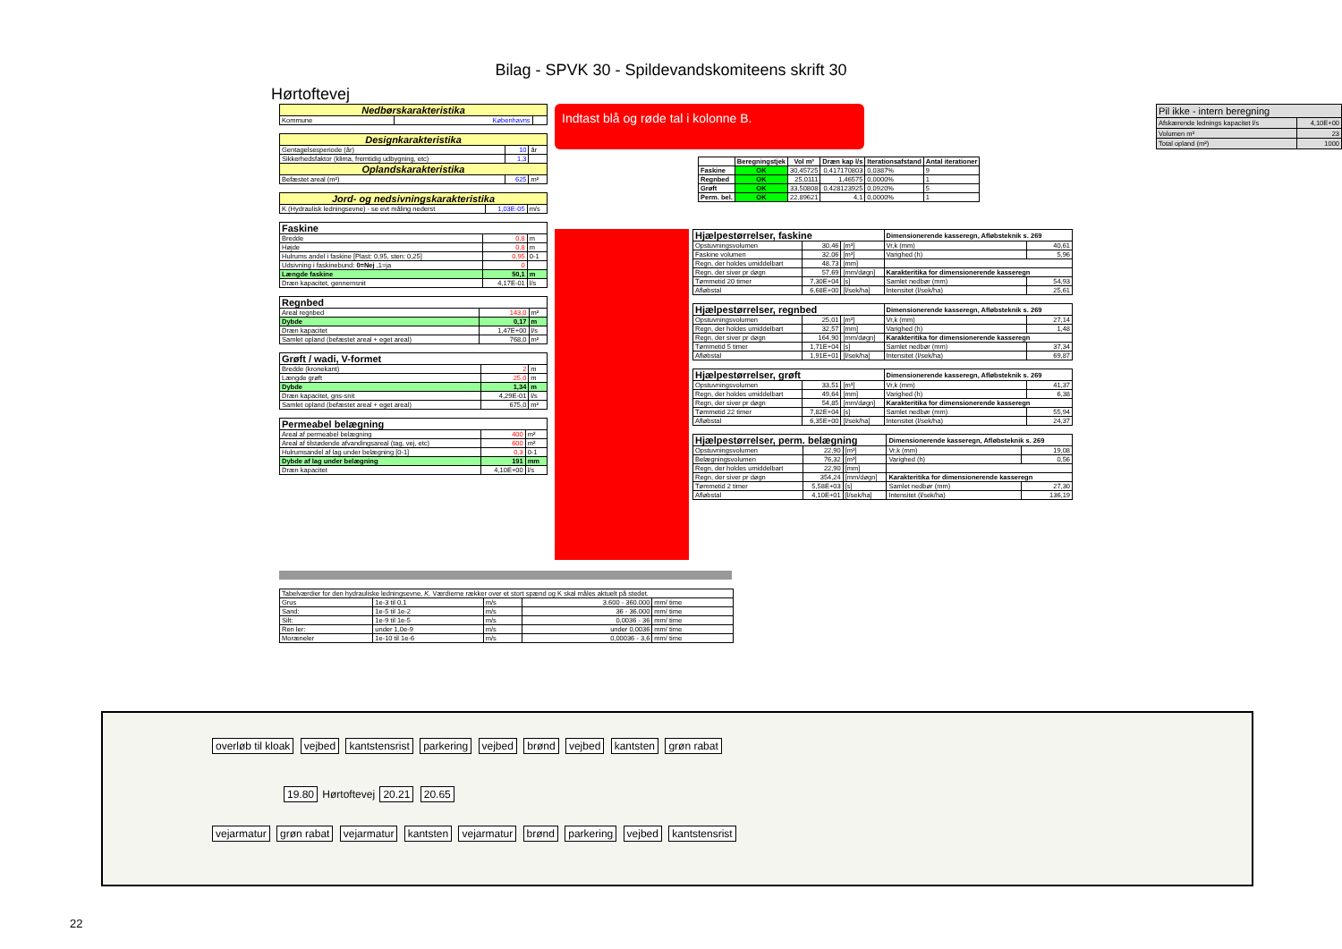Bilag - SPVK 30 - Spildevandskomiteens skrift 30
Hørtoftevej
| Nedbørskarakteristika | | |
| --- | --- | --- |
| Kommune | Københavns | |
| Designkarakteristika | | |
| --- | --- | --- |
| Gentagelsesperiode (år) | 10 | år |
| Sikkerhedsfaktor (klima, fremtidig udbygning, etc) | 1,3 | |
| Oplandskarakteristika | | |
| Befæstet areal (m²) | 625 | m² |
| Jord- og nedsivningskarakteristika | | |
| --- | --- | --- |
| K (Hydraulisk ledningsevne) - se evt måling nederst | 1,03E-05 | m/s |
| Faskine | | |
| Bredde | 0,8 | m |
| Højde | 0,8 | m |
| Hulrums andel i faskine [Plast: 0,95, sten: 0,25] | 0,95 | 0-1 |
| Udsivning i faskinebund: 0=Nej ,1=ja | 0 | |
| Længde faskine | 50,1 | m |
| Dræn kapacitet, gennemsnit | 4,17E-01 | l/s |
| Regnbed | | |
| Areal regnbed | 143,0 | m² |
| Dybde | 0,17 | m |
| Dræn kapacitet | 1,47E+00 | l/s |
| Samlet opland (befæstet areal + eget areal) | 768,0 | m² |
| Grøft / wadi, V-formet | | |
| Bredde (kronekant) | 2 | m |
| Længde grøft | 25,0 | m |
| Dybde | 1,34 | m |
| Dræn kapacitet, gns-snit | 4,29E-01 | l/s |
| Samlet opland (befæstet areal + eget areal) | 675,0 | m² |
| Permeabel belægning | | |
| Areal af permeabel belægning | 400 | m² |
| Areal af tilstødende afvandingsareal (tag, vej, etc) | 600 | m² |
| Hulrumsandel af lag under belægning [0-1] | 0,3 | 0-1 |
| Dybde af lag under belægning | 191 | mm |
| Dræn kapacitet | 4,10E+00 | l/s |
Indtast blå og røde tal i kolonne B.
| Pil ikke - intern beregning | |
| Afskærende lednings kapacitet l/s | 4,10E+00 |
| Volumen m³ | 23 |
| Total opland (m²) | 1000 |
| | Beregningstjek | Vol m³ | Dræn kap l/s | Iterationsafstand | Antal iterationer |
| --- | --- | --- | --- | --- | --- |
| Faskine | OK | 30,45725 | 0,417170803 | 0,0387% | 9 |
| Regnbed | OK | 25,0111 | 1,46575 | 0,0000% | 1 |
| Grøft | OK | 33,50808 | 0,428123925 | 0,0920% | 5 |
| Perm. bel. | OK | 22,89621 | 4,1 | 0,0000% | 1 |
| Hjælpestørrelser, faskine | | | Dimensionerende kasseregn, Afløbsteknik s. 269 | |
| Opstuvningsvolumen | 30,46 | [m³] | Vr,k (mm) | 40,61 |
| Faskine volumen | 32,06 | [m³] | Varighed (h) | 5,96 |
| Regn, der holdes umiddelbart | 48,73 | [mm] | | |
| Regn, der siver pr døgn | 57,69 | [mm/døgn] | Karakteritika for dimensionerende kasseregn | |
| Tømmetid 20 timer | 7,30E+04 | [s] | Samlet nedbør (mm) | 54,93 |
| Afløbstal | 6,68E+00 | [l/sek/ha] | Intensitet (l/sek/ha) | 25,61 |
| Hjælpestørrelser, regnbed | | | Dimensionerende kasseregn, Afløbsteknik s. 269 | |
| Opstuvningsvolumen | 25,01 | [m³] | Vr,k (mm) | 27,14 |
| Regn, der holdes umiddelbart | 32,57 | [mm] | Varighed (h) | 1,48 |
| Regn, der siver pr døgn | 164,90 | [mm/døgn] | Karakteritika for dimensionerende kasseregn | |
| Tømmetid 5 timer | 1,71E+04 | [s] | Samlet nedbør (mm) | 37,34 |
| Afløbstal | 1,91E+01 | [l/sek/ha] | Intensitet (l/sek/ha) | 69,87 |
| Hjælpestørrelser, grøft | | | Dimensionerende kasseregn, Afløbsteknik s. 269 | |
| Opstuvningsvolumen | 33,51 | [m³] | Vr,k (mm) | 41,37 |
| Regn, der holdes umiddelbart | 49,64 | [mm] | Varighed (h) | 6,38 |
| Regn, der siver pr døgn | 54,85 | [mm/døgn] | Karakteritika for dimensionerende kasseregn | |
| Tømmetid 22 timer | 7,82E+04 | [s] | Samlet nedbør (mm) | 55,94 |
| Afløbstal | 6,35E+00 | [l/sek/ha] | Intensitet (l/sek/ha) | 24,37 |
| Hjælpestørrelser, perm. belægning | | | Dimensionerende kasseregn, Afløbsteknik s. 269 | |
| Opstuvningsvolumen | 22,90 | [m³] | Vr,k (mm) | 19,08 |
| Belægningsvolumen | 76,32 | [m³] | Varighed (h) | 0,56 |
| Regn, der holdes umiddelbart | 22,90 | [mm] | | |
| Regn, der siver pr døgn | 354,24 | [mm/døgn] | Karakteritika for dimensionerende kasseregn | |
| Tømmetid 2 timer | 5,58E+03 | [s] | Samlet nedbør (mm) | 27,30 |
| Afløbstal | 4,10E+01 | [l/sek/ha] | Intensitet (l/sek/ha) | 136,19 |
| Tabelværdier for den hydrauliske ledningsevne, K . Værdierne rækker over et stort spænd og K skal måles aktuelt på stedet. | | | | |
| Grus | 1e-3 til 0,1 | m/s | 3.600 - 360.000 | mm/ time |
| Sand: | 1e-5 til 1e-2 | m/s | 36 - 36.000 | mm/ time |
| Silt: | 1e-9 til 1e-5 | m/s | 0,0036 - 36 | mm/ time |
| Ren ler: | under 1,0e-9 | m/s | under 0,0036 | mm/ time |
| Moræneler | 1e-10 til 1e-6 | m/s | 0,00036 - 3,6 | mm/ time |
overløb til kloak vejbed kantstensrist parkering vejbed brønd vejbed kantsten grøn rabat
19.80 Hørtoftevej 20.21 20.65
vejarmatur grøn rabat vejarmatur kantsten vejarmatur brønd parkering vejbed kantstensrist
22